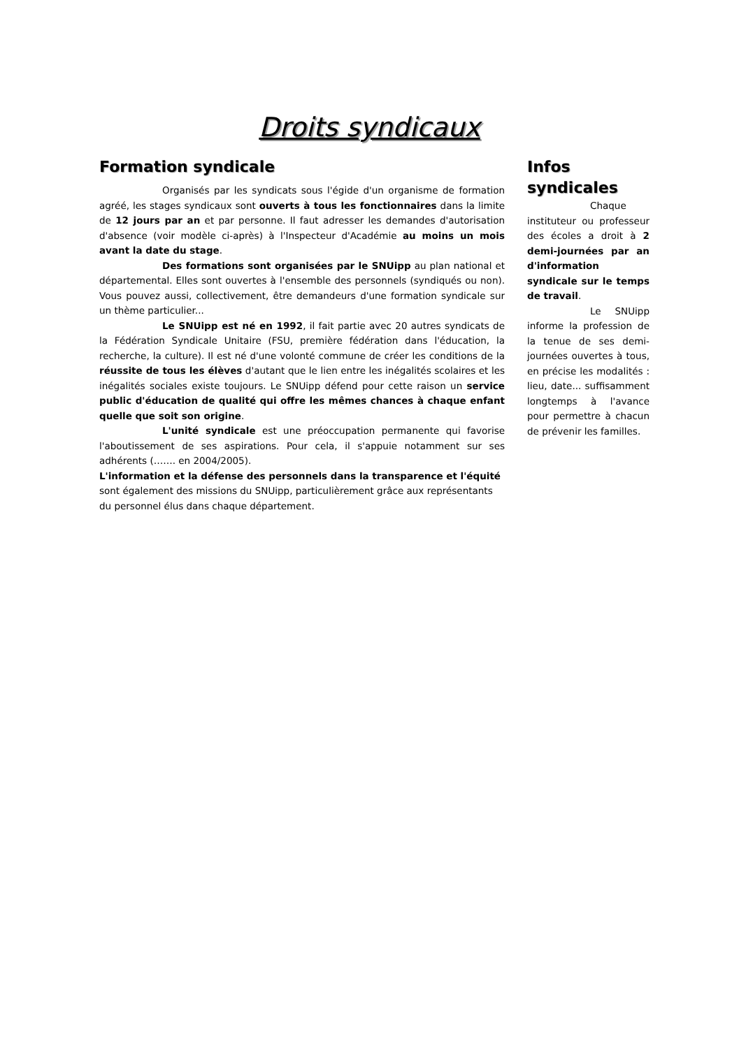Droits syndicaux
Formation syndicale
Organisés par les syndicats sous l'égide d'un organisme de formation agréé, les stages syndicaux sont ouverts à tous les fonctionnaires dans la limite de 12 jours par an et par personne. Il faut adresser les demandes d'autorisation d'absence (voir modèle ci-après) à l'Inspecteur d'Académie au moins un mois avant la date du stage.
Des formations sont organisées par le SNUipp au plan national et départemental. Elles sont ouvertes à l'ensemble des personnels (syndiqués ou non). Vous pouvez aussi, collectivement, être demandeurs d'une formation syndicale sur un thème particulier...
Le SNUipp est né en 1992, il fait partie avec 20 autres syndicats de la Fédération Syndicale Unitaire (FSU, première fédération dans l'éducation, la recherche, la culture). Il est né d'une volonté commune de créer les conditions de la réussite de tous les élèves d'autant que le lien entre les inégalités scolaires et les inégalités sociales existe toujours. Le SNUipp défend pour cette raison un service public d'éducation de qualité qui offre les mêmes chances à chaque enfant quelle que soit son origine.
L'unité syndicale est une préoccupation permanente qui favorise l'aboutissement de ses aspirations. Pour cela, il s'appuie notamment sur ses adhérents (……. en 2004/2005).
L'information et la défense des personnels dans la transparence et l'équité sont également des missions du SNUipp, particulièrement grâce aux représentants du personnel élus dans chaque département.
Infos syndicales
Chaque instituteur ou professeur des écoles a droit à 2 demi-journées par an d'information syndicale sur le temps de travail.
Le SNUipp informe la profession de la tenue de ses demi-journées ouvertes à tous, en précise les modalités : lieu, date... suffisamment longtemps à l'avance pour permettre à chacun de prévenir les familles.